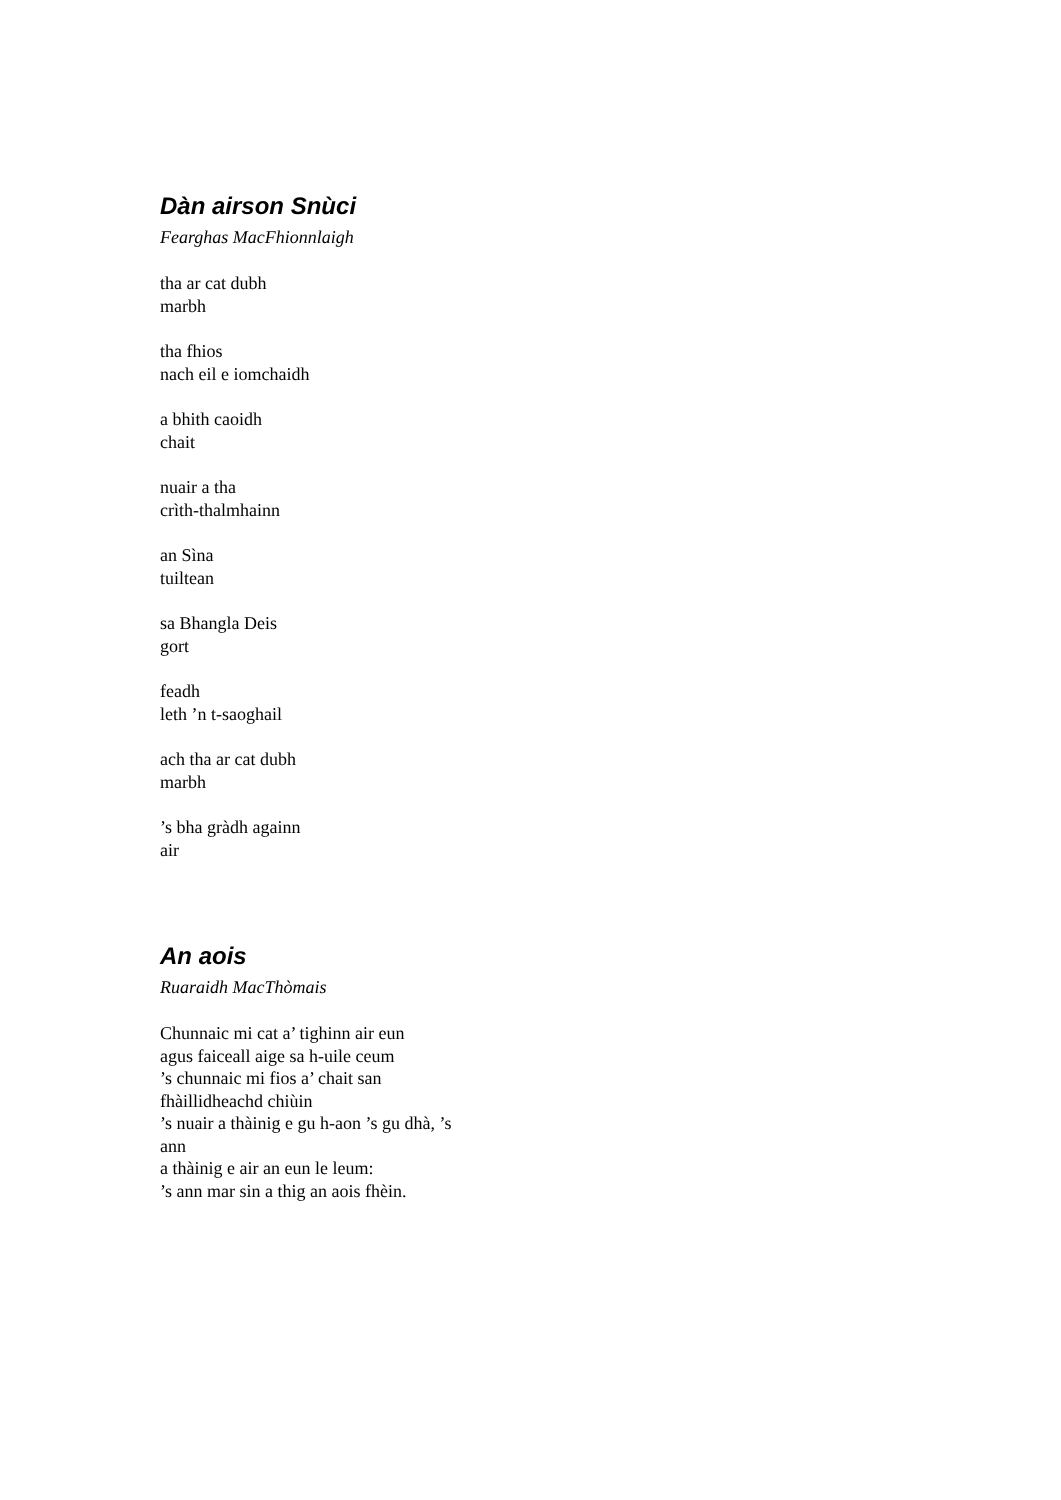Dàn airson Snùci
Fearghas MacFhionnlaigh
tha ar cat dubh
marbh
tha fhios
nach eil e iomchaidh
a bhith caoidh
chait
nuair a tha
crìth-thalmhainn
an Sìna
tuiltean
sa Bhangla Deis
gort
feadh
leth ’n t-saoghail
ach tha ar cat dubh
marbh
’s bha gràdh againn
air
An aois
Ruaraidh MacThòmais
Chunnaic mi cat a’ tighinn air eun
agus faiceall aige sa h-uile ceum
’s chunnaic mi fios a’ chait san
fhàillidheachd chiùin
’s nuair a thàinig e gu h-aon ’s gu dhà, ’s
ann
a thàinig e air an eun le leum:
’s ann mar sin a thig an aois fhèin.